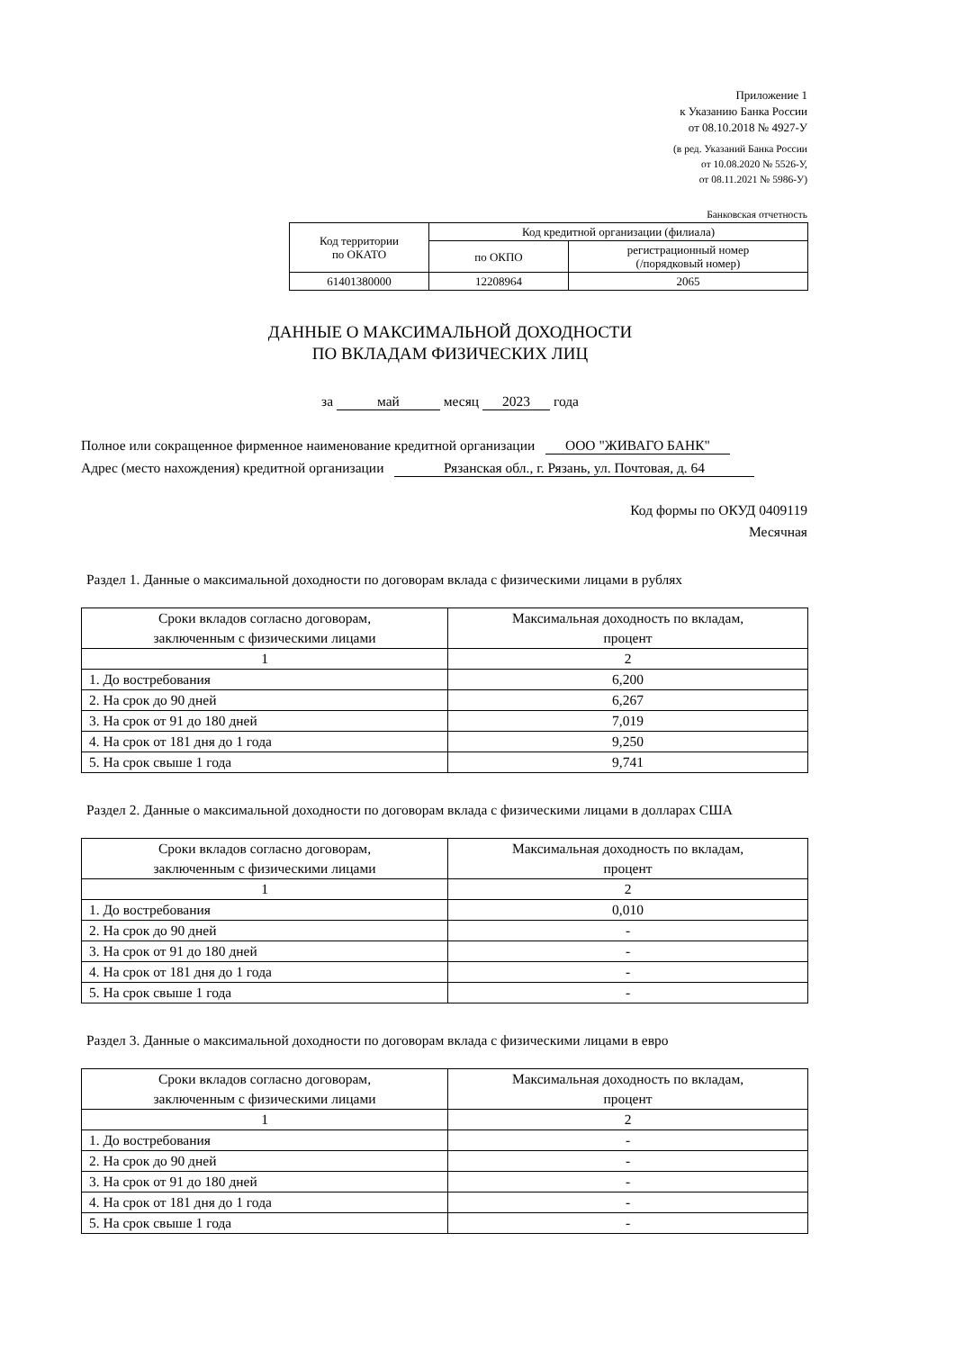Приложение 1
к Указанию Банка России
от 08.10.2018 № 4927-У
(в ред. Указаний Банка России
от 10.08.2020 № 5526-У,
от 08.11.2021 № 5986-У)
Банковская отчетность
| Код территории по ОКАТО | Код кредитной организации (филиала) | |
| --- | --- | --- |
| | по ОКПО | регистрационный номер (/порядковый номер) |
| 61401380000 | 12208964 | 2065 |
ДАННЫЕ О МАКСИМАЛЬНОЙ ДОХОДНОСТИ
ПО ВКЛАДАМ ФИЗИЧЕСКИХ ЛИЦ
за май месяц 2023 года
Полное или сокращенное фирменное наименование кредитной организации ООО "ЖИВАГО БАНК"
Адрес (место нахождения) кредитной организации Рязанская обл., г. Рязань, ул. Почтовая, д. 64
Код формы по ОКУД 0409119
Месячная
Раздел 1. Данные о максимальной доходности по договорам вклада с физическими лицами в рублях
| Сроки вкладов согласно договорам, заключенным с физическими лицами | Максимальная доходность по вкладам, процент |
| --- | --- |
| 1 | 2 |
| 1. До востребования | 6,200 |
| 2. На срок до 90 дней | 6,267 |
| 3. На срок от 91 до 180 дней | 7,019 |
| 4. На срок от 181 дня до 1 года | 9,250 |
| 5. На срок свыше 1 года | 9,741 |
Раздел 2. Данные о максимальной доходности по договорам вклада с физическими лицами в долларах США
| Сроки вкладов согласно договорам, заключенным с физическими лицами | Максимальная доходность по вкладам, процент |
| --- | --- |
| 1 | 2 |
| 1. До востребования | 0,010 |
| 2. На срок до 90 дней | - |
| 3. На срок от 91 до 180 дней | - |
| 4. На срок от 181 дня до 1 года | - |
| 5. На срок свыше 1 года | - |
Раздел 3. Данные о максимальной доходности по договорам вклада с физическими лицами в евро
| Сроки вкладов согласно договорам, заключенным с физическими лицами | Максимальная доходность по вкладам, процент |
| --- | --- |
| 1 | 2 |
| 1. До востребования | - |
| 2. На срок до 90 дней | - |
| 3. На срок от 91 до 180 дней | - |
| 4. На срок от 181 дня до 1 года | - |
| 5. На срок свыше 1 года | - |